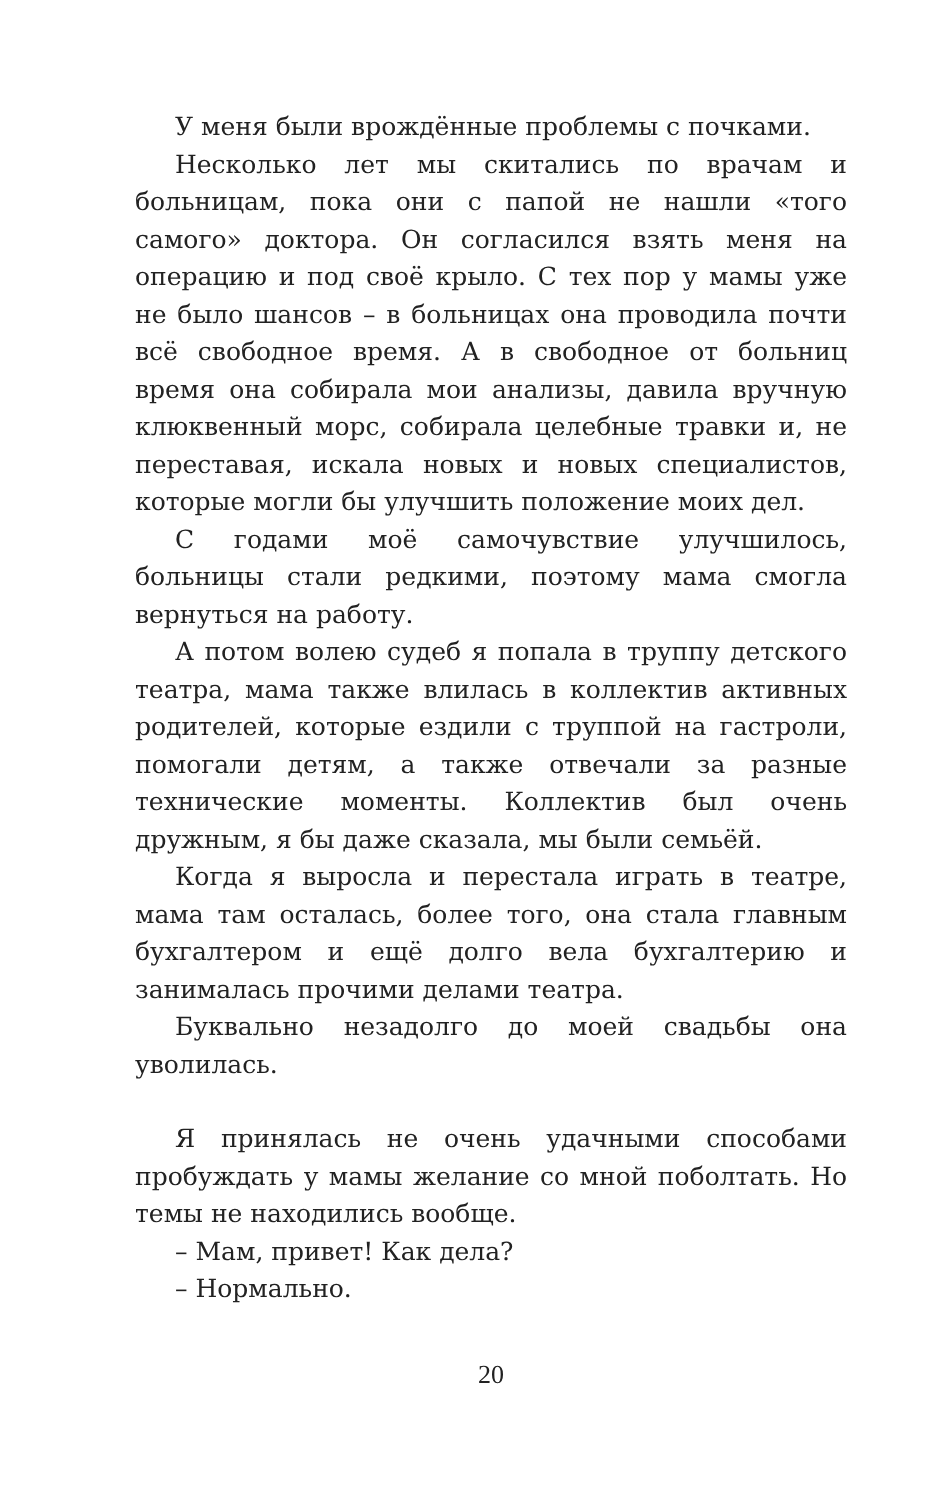У меня были врождённые проблемы с почками.
Несколько лет мы скитались по врачам и больницам, пока они с папой не нашли «того самого» доктора. Он согласился взять меня на операцию и под своё крыло. С тех пор у мамы уже не было шансов – в больницах она проводила почти всё свободное время. А в свободное от больниц время она собирала мои анализы, давила вручную клюквенный морс, собирала целебные травки и, не переставая, искала новых и новых специалистов, которые могли бы улучшить положение моих дел.
С годами моё самочувствие улучшилось, больницы стали редкими, поэтому мама смогла вернуться на работу.
А потом волею судеб я попала в труппу детского театра, мама также влилась в коллектив активных родителей, которые ездили с труппой на гастроли, помогали детям, а также отвечали за разные технические моменты. Коллектив был очень дружным, я бы даже сказала, мы были семьёй.
Когда я выросла и перестала играть в театре, мама там осталась, более того, она стала главным бухгалтером и ещё долго вела бухгалтерию и занималась прочими делами театра.
Буквально незадолго до моей свадьбы она уволилась.
Я принялась не очень удачными способами пробуждать у мамы желание со мной поболтать. Но темы не находились вообще.
– Мам, привет! Как дела?
– Нормально.
20